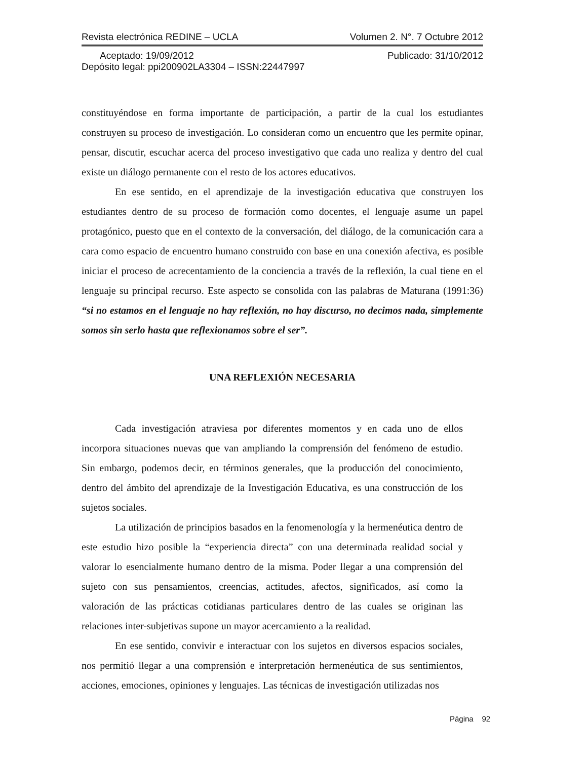Revista electrónica REDINE – UCLA Volumen 2. N°. 7 Octubre 2012
Aceptado: 19/09/2012 Publicado: 31/10/2012
Depósito legal: ppi200902LA3304 – ISSN:22447997
constituyéndose en forma importante de participación, a partir de la cual los estudiantes construyen su proceso de investigación. Lo consideran como un encuentro que les permite opinar, pensar, discutir, escuchar acerca del proceso investigativo que cada uno realiza y dentro del cual existe un diálogo permanente con el resto de los actores educativos.
En ese sentido, en el aprendizaje de la investigación educativa que construyen los estudiantes dentro de su proceso de formación como docentes, el lenguaje asume un papel protagónico, puesto que en el contexto de la conversación, del diálogo, de la comunicación cara a cara como espacio de encuentro humano construido con base en una conexión afectiva, es posible iniciar el proceso de acrecentamiento de la conciencia a través de la reflexión, la cual tiene en el lenguaje su principal recurso. Este aspecto se consolida con las palabras de Maturana (1991:36) “si no estamos en el lenguaje no hay reflexión, no hay discurso, no decimos nada, simplemente somos sin serlo hasta que reflexionamos sobre el ser”.
UNA REFLEXIÓN NECESARIA
Cada investigación atraviesa por diferentes momentos y en cada uno de ellos incorpora situaciones nuevas que van ampliando la comprensión del fenómeno de estudio. Sin embargo, podemos decir, en términos generales, que la producción del conocimiento, dentro del ámbito del aprendizaje de la Investigación Educativa, es una construcción de los sujetos sociales.
La utilización de principios basados en la fenomenología y la hermenéutica dentro de este estudio hizo posible la “experiencia directa” con una determinada realidad social y valorar lo esencialmente humano dentro de la misma. Poder llegar a una comprensión del sujeto con sus pensamientos, creencias, actitudes, afectos, significados, así como la valoración de las prácticas cotidianas particulares dentro de las cuales se originan las relaciones inter-subjetivas supone un mayor acercamiento a la realidad.
En ese sentido, convivir e interactuar con los sujetos en diversos espacios sociales, nos permitió llegar a una comprensión e interpretación hermenéutica de sus sentimientos, acciones, emociones, opiniones y lenguajes. Las técnicas de investigación utilizadas nos
Página 92